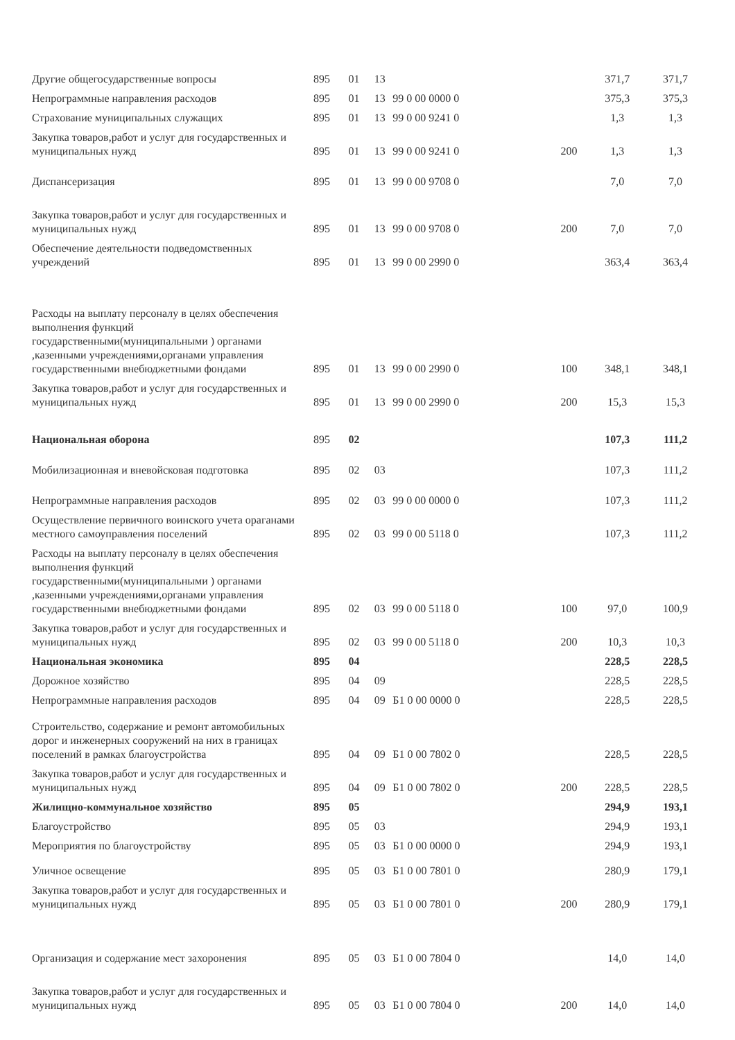| Другие общегосударственные вопросы | 895 | 01 | 13 | | | 371,7 | 371,7 |
| Непрограммные направления расходов | 895 | 01 | 13 | 99 0 00 0000 0 | | 375,3 | 375,3 |
| Страхование муниципальных служащих | 895 | 01 | 13 | 99 0 00 9241 0 | | 1,3 | 1,3 |
| Закупка товаров,работ и услуг для государственных и муниципальных нужд | 895 | 01 | 13 | 99 0 00 9241 0 | 200 | 1,3 | 1,3 |
| Диспансеризация | 895 | 01 | 13 | 99 0 00 9708 0 | | 7,0 | 7,0 |
| Закупка товаров,работ и услуг для государственных и муниципальных нужд | 895 | 01 | 13 | 99 0 00 9708 0 | 200 | 7,0 | 7,0 |
| Обеспечение деятельности подведомственных учреждений | 895 | 01 | 13 | 99 0 00 2990 0 | | 363,4 | 363,4 |
| Расходы на выплату персоналу в целях обеспечения выполнения функций государственными(муниципальными ) органами ,казенными учреждениями,органами управления государственными внебюджетными фондами | 895 | 01 | 13 | 99 0 00 2990 0 | 100 | 348,1 | 348,1 |
| Закупка товаров,работ и услуг для государственных и муниципальных нужд | 895 | 01 | 13 | 99 0 00 2990 0 | 200 | 15,3 | 15,3 |
| Национальная оборона | 895 | 02 | | | | 107,3 | 111,2 |
| Мобилизационная и вневойсковая подготовка | 895 | 02 | 03 | | | 107,3 | 111,2 |
| Непрограммные направления расходов | 895 | 02 | 03 | 99 0 00 0000 0 | | 107,3 | 111,2 |
| Осуществление первичного воинского учета ораганами местного самоуправления поселений | 895 | 02 | 03 | 99 0 00 5118 0 | | 107,3 | 111,2 |
| Расходы на выплату персоналу в целях обеспечения выполнения функций государственными(муниципальными ) органами ,казенными учреждениями,органами управления государственными внебюджетными фондами | 895 | 02 | 03 | 99 0 00 5118 0 | 100 | 97,0 | 100,9 |
| Закупка товаров,работ и услуг для государственных и муниципальных нужд | 895 | 02 | 03 | 99 0 00 5118 0 | 200 | 10,3 | 10,3 |
| Национальная экономика | 895 | 04 | | | | 228,5 | 228,5 |
| Дорожное хозяйство | 895 | 04 | 09 | | | 228,5 | 228,5 |
| Непрограммные направления расходов | 895 | 04 | 09 | Б1 0 00 0000 0 | | 228,5 | 228,5 |
| Строительство, содержание и ремонт автомобильных дорог и инженерных сооружений на них в границах поселений в рамках благоустройства | 895 | 04 | 09 | Б1 0 00 7802 0 | | 228,5 | 228,5 |
| Закупка товаров,работ и услуг для государственных и муниципальных нужд | 895 | 04 | 09 | Б1 0 00 7802 0 | 200 | 228,5 | 228,5 |
| Жилищно-коммунальное хозяйство | 895 | 05 | | | | 294,9 | 193,1 |
| Благоустройство | 895 | 05 | 03 | | | 294,9 | 193,1 |
| Мероприятия по благоустройству | 895 | 05 | 03 | Б1 0 00 0000 0 | | 294,9 | 193,1 |
| Уличное освещение | 895 | 05 | 03 | Б1 0 00 7801 0 | | 280,9 | 179,1 |
| Закупка товаров,работ и услуг для государственных и муниципальных нужд | 895 | 05 | 03 | Б1 0 00 7801 0 | 200 | 280,9 | 179,1 |
| Организация и содержание мест захоронения | 895 | 05 | 03 | Б1 0 00 7804 0 | | 14,0 | 14,0 |
| Закупка товаров,работ и услуг для государственных и муниципальных нужд | 895 | 05 | 03 | Б1 0 00 7804 0 | 200 | 14,0 | 14,0 |